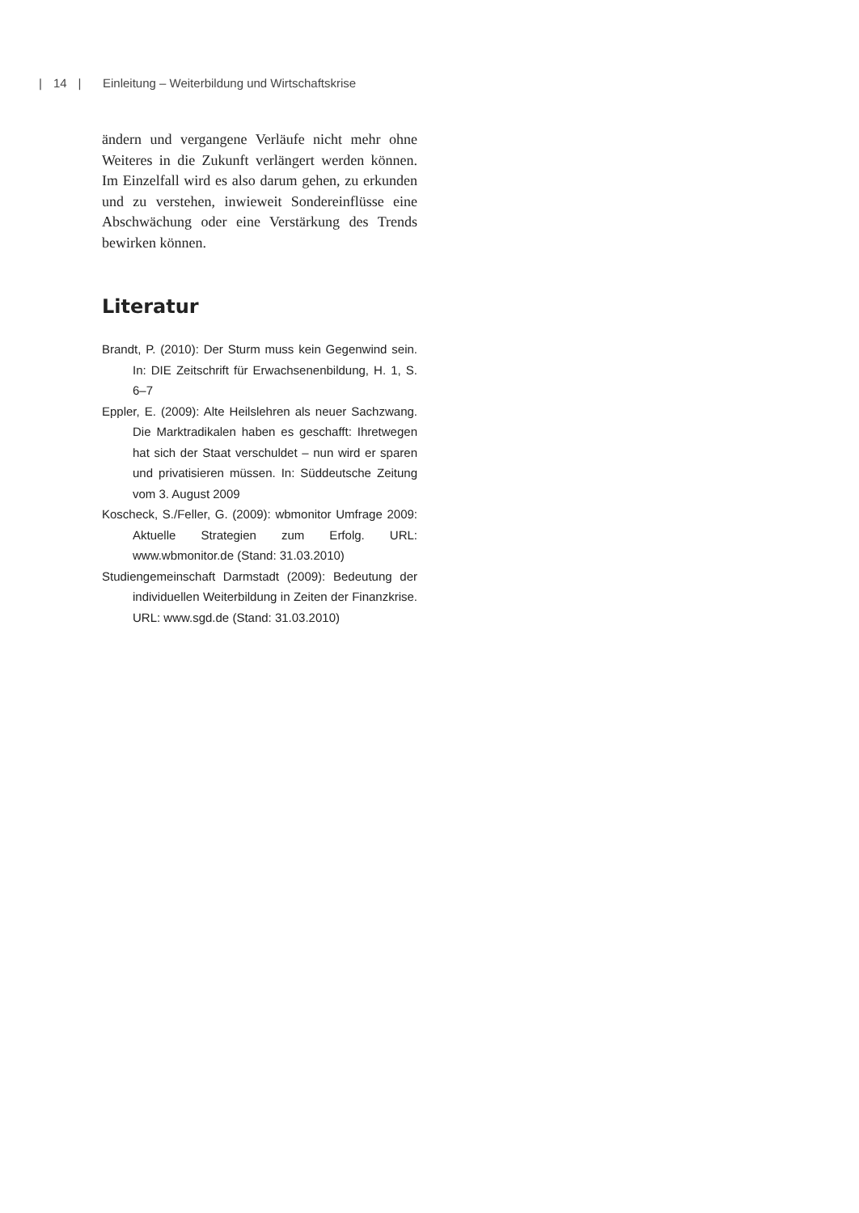| 14 | Einleitung – Weiterbildung und Wirtschaftskrise
ändern und vergangene Verläufe nicht mehr ohne Weiteres in die Zukunft verlängert werden können. Im Einzelfall wird es also darum gehen, zu erkunden und zu verstehen, inwieweit Sondereinflüsse eine Abschwächung oder eine Verstärkung des Trends bewirken können.
Literatur
Brandt, P. (2010): Der Sturm muss kein Gegenwind sein. In: DIE Zeitschrift für Erwachsenenbildung, H. 1, S. 6–7
Eppler, E. (2009): Alte Heilslehren als neuer Sachzwang. Die Marktradikalen haben es geschafft: Ihretwegen hat sich der Staat verschuldet – nun wird er sparen und privatisieren müssen. In: Süddeutsche Zeitung vom 3. August 2009
Koscheck, S./Feller, G. (2009): wbmonitor Umfrage 2009: Aktuelle Strategien zum Erfolg. URL: www.wbmonitor.de (Stand: 31.03.2010)
Studiengemeinschaft Darmstadt (2009): Bedeutung der individuellen Weiterbildung in Zeiten der Finanzkrise. URL: www.sgd.de (Stand: 31.03.2010)